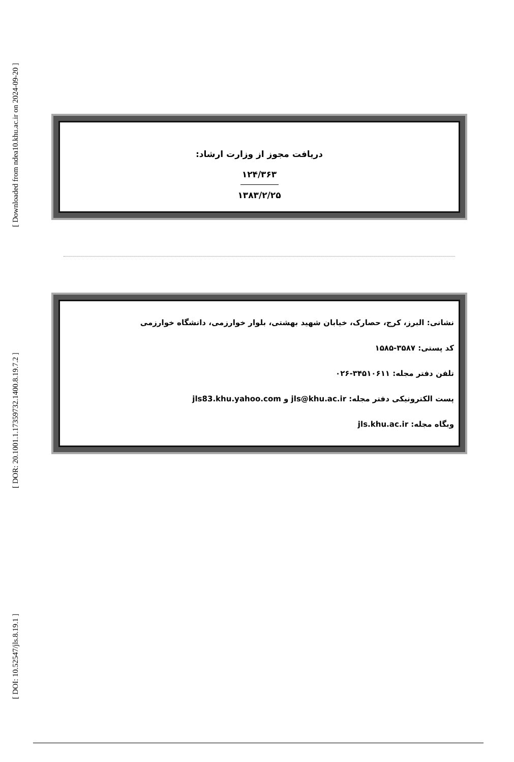[ Downloaded from ndea10.khu.ac.ir on 2024-09-20 ]
[ DOR: 20.1001.1.17359732.1400.8.19.7.2 ]
[ DOI: 10.52547/jls.8.19.1 ]
دریافت مجوز از وزارت ارشاد:
۱۲۴/۳۶۳
۱۳۸۳/۲/۲۵
نشانی: البرز، کرج، حصارک، خیابان شهید بهشتی، بلوار خوارزمی، دانشگاه خوارزمی
کد پستی: ۳۵۸۷-۱۵۸۵
تلفن دفتر مجله: ۳۴۵۱۰۶۱۱-۰۲۶
پست الکترونیکی دفتر مجله: jls@khu.ac.ir و jls83.khu.yahoo.com
وبگاه مجله: jls.khu.ac.ir